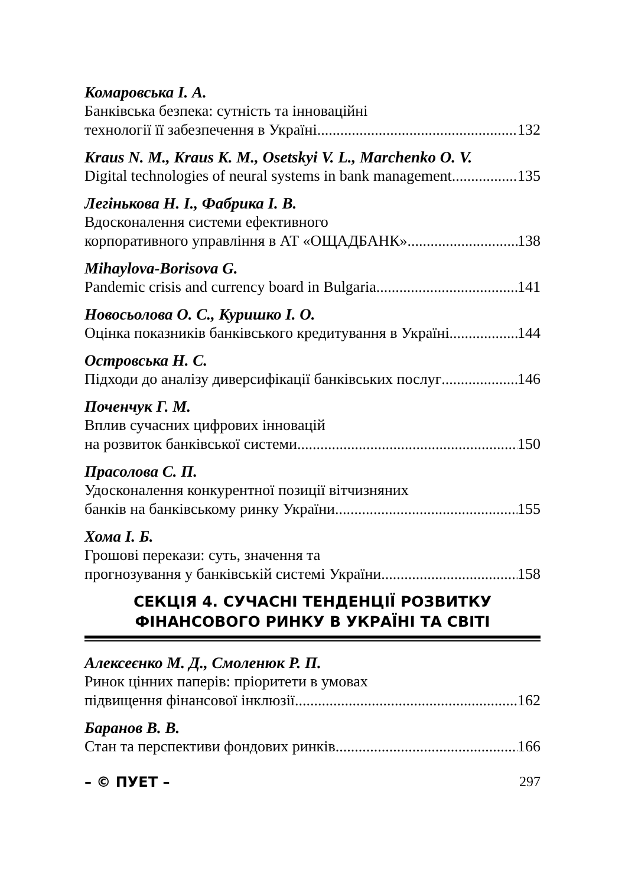Комаровська І. А.
Банківська безпека: сутність та інноваційні
технології її забезпечення в Україні 132
Kraus N. M., Kraus K. M., Osetskyi V. L., Marchenko O. V.
Digital technologies of neural systems in bank management 135
Легінькова Н. І., Фабрика І. В.
Вдосконалення системи ефективного
корпоративного управління в АТ «ОЩАДБАНК» 138
Mihaylova-Borisova G.
Pandemic crisis and currency board in Bulgaria 141
Новосьолова О. С., Куришко І. О.
Оцінка показників банківського кредитування в Україні 144
Островська Н. С.
Підходи до аналізу диверсифікації банківських послуг 146
Поченчук Г. М.
Вплив сучасних цифрових інновацій
на розвиток банківської системи 150
Прасолова С. П.
Удосконалення конкурентної позиції вітчизняних
банків на банківському ринку України 155
Хома І. Б.
Грошові перекази: суть, значення та
прогнозування у банківській системі України 158
СЕКЦІЯ 4. СУЧАСНІ ТЕНДЕНЦІЇ РОЗВИТКУ
ФІНАНСОВОГО РИНКУ В УКРАЇНІ ТА СВІТІ
Алексеєнко М. Д., Смоленюк Р. П.
Ринок цінних паперів: пріоритети в умовах
підвищення фінансової інклюзії 162
Баранов В. В.
Стан та перспективи фондових ринків 166
– © ПУЕТ – 297